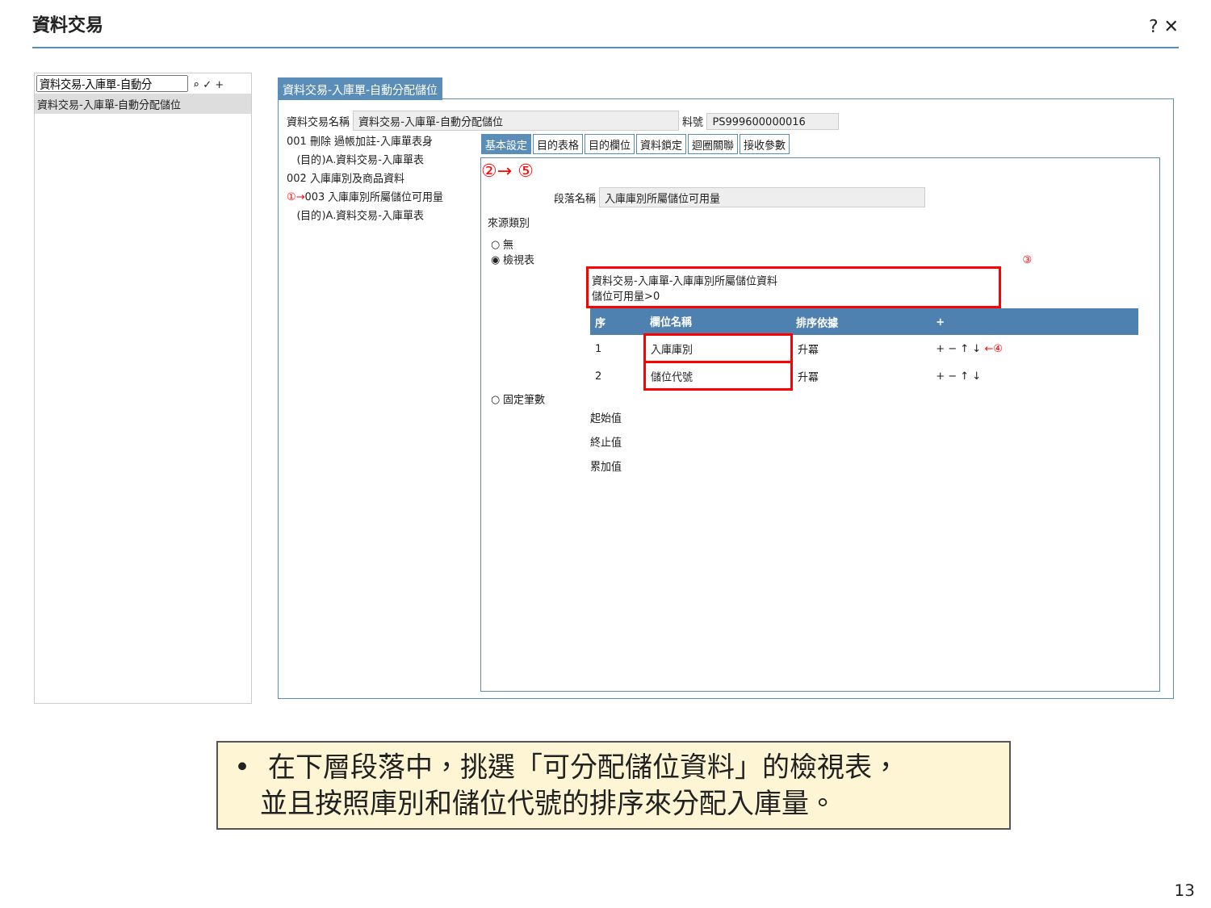資料交易 ? ✕
⌕ ✓ +
資料交易-入庫單-自動分配儲位
資料交易-入庫單-自動分配儲位
資料交易名稱 資料交易-入庫單-自動分配儲位 料號 PS999600000016
001 刪除 過帳加註-入庫單表身
(目的)A.資料交易-入庫單表
002 入庫庫別及商品資料
①→003 入庫庫別所屬儲位可用量
(目的)A.資料交易-入庫單表
基本設定 目的表格 目的欄位 資料鎖定 迴圈關聯 接收參數
②→ ⑤
段落名稱 入庫庫別所屬儲位可用量
來源類別
○ 無
◉ 檢視表 ③
資料交易-入庫單-入庫庫別所屬儲位資料
儲位可用量>0
| 序 | 欄位名稱 | 排序依據 | + |
| --- | --- | --- | --- |
| 1 | 入庫庫別 | 升冪 | + − ↑ ↓ ←④ |
| 2 | 儲位代號 | 升冪 | + − ↑ ↓ |
○ 固定筆數
起始值
終止值
累加值
• 在下層段落中，挑選「可分配儲位資料」的檢視表，
並且按照庫別和儲位代號的排序來分配入庫量。
13